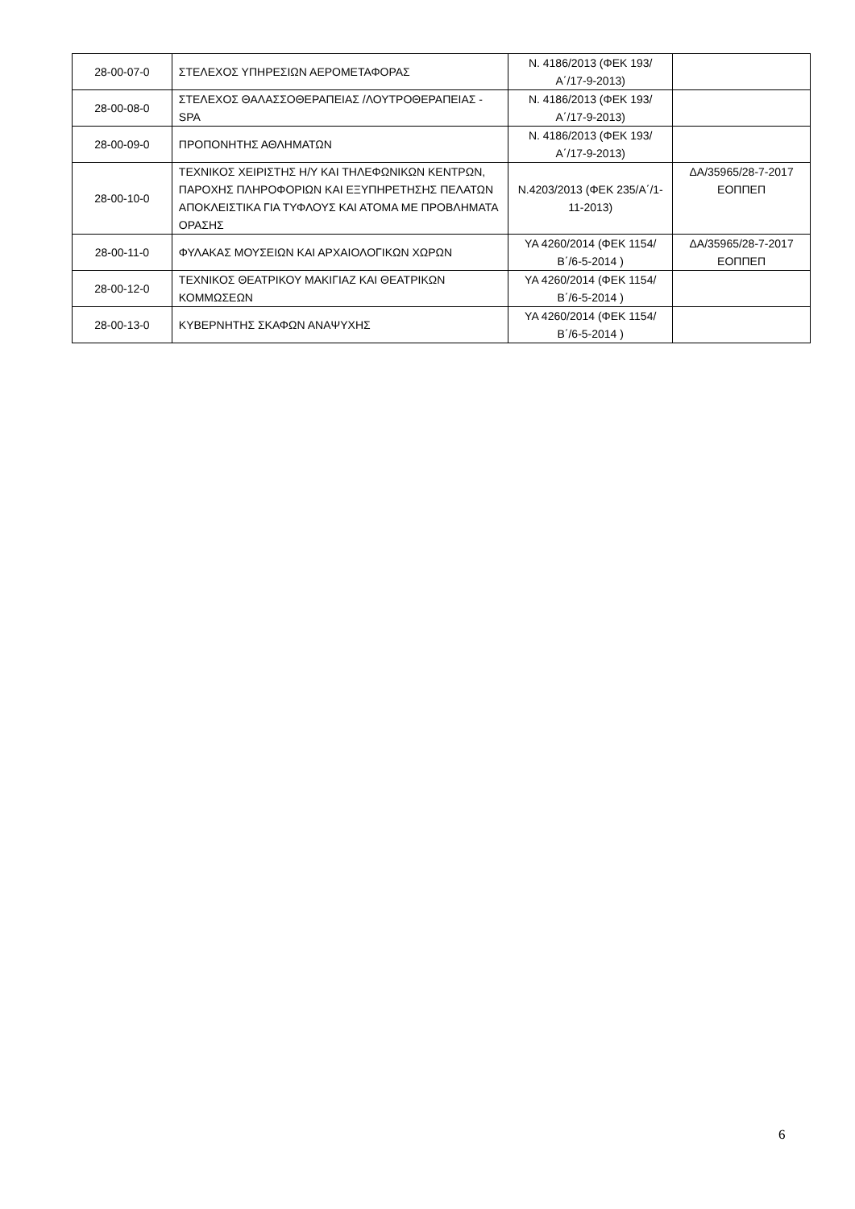| 28-00-07-0 | ΣΤΕΛΕΧΟΣ ΥΠΗΡΕΣΙΩΝ ΑΕΡΟΜΕΤΑΦΟΡΑΣ | Ν. 4186/2013 (ΦΕΚ 193/Α΄/17-9-2013) | |
| 28-00-08-0 | ΣΤΕΛΕΧΟΣ ΘΑΛΑΣΣΟΘΕΡΑΠΕΙΑΣ /ΛΟΥΤΡΟΘΕΡΑΠΕΙΑΣ - SPA | Ν. 4186/2013 (ΦΕΚ 193/Α΄/17-9-2013) | |
| 28-00-09-0 | ΠΡΟΠΟΝΗΤΗΣ ΑΘΛΗΜΑΤΩΝ | Ν. 4186/2013 (ΦΕΚ 193/Α΄/17-9-2013) | |
| 28-00-10-0 | ΤΕΧΝΙΚΟΣ ΧΕΙΡΙΣΤΗΣ Η/Υ ΚΑΙ ΤΗΛΕΦΩΝΙΚΩΝ ΚΕΝΤΡΩΝ, ΠΑΡΟΧΗΣ ΠΛΗΡΟΦΟΡΙΩΝ ΚΑΙ ΕΞΥΠΗΡΕΤΗΣΗΣ ΠΕΛΑΤΩΝ ΑΠΟΚΛΕΙΣΤΙΚΑ ΓΙΑ ΤΥΦΛΟΥΣ ΚΑΙ ΑΤΟΜΑ ΜΕ ΠΡΟΒΛΗΜΑΤΑ ΟΡΑΣΗΣ | Ν.4203/2013 (ΦΕΚ 235/Α΄/1-11-2013) | ΔΑ/35965/28-7-2017 ΕΟΠΠΕΠ |
| 28-00-11-0 | ΦΥΛΑΚΑΣ ΜΟΥΣΕΙΩΝ ΚΑΙ ΑΡΧΑΙΟΛΟΓΙΚΩΝ ΧΩΡΩΝ | ΥΑ 4260/2014 (ΦΕΚ 1154/Β΄/6-5-2014 ) | ΔΑ/35965/28-7-2017 ΕΟΠΠΕΠ |
| 28-00-12-0 | ΤΕΧΝΙΚΟΣ ΘΕΑΤΡΙΚΟΥ ΜΑΚΙΓΙΑΖ ΚΑΙ ΘΕΑΤΡΙΚΩΝ ΚΟΜΜΩΣΕΩΝ | ΥΑ 4260/2014 (ΦΕΚ 1154/Β΄/6-5-2014 ) | |
| 28-00-13-0 | ΚΥΒΕΡΝΗΤΗΣ ΣΚΑΦΩΝ ΑΝΑΨΥΧΗΣ | ΥΑ 4260/2014 (ΦΕΚ 1154/Β΄/6-5-2014 ) | |
6